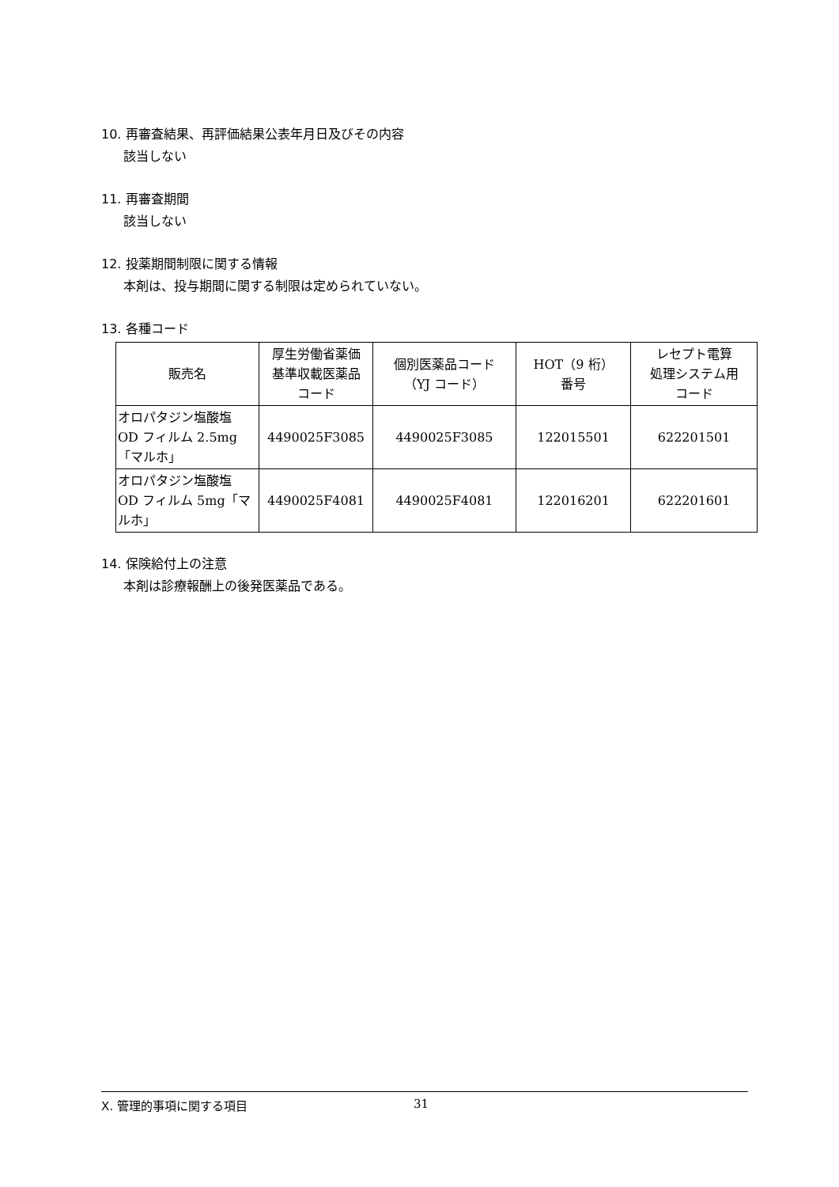10. 再審査結果、再評価結果公表年月日及びその内容
該当しない
11. 再審査期間
該当しない
12. 投薬期間制限に関する情報
本剤は、投与期間に関する制限は定められていない。
13. 各種コード
| 販売名 | 厚生労働省薬価 基準収載医薬品 コード | 個別医薬品コード （YJ コード） | HOT（9 桁） 番号 | レセプト電算 処理システム用 コード |
| --- | --- | --- | --- | --- |
| オロパタジン塩酸塩 OD フィルム 2.5mg 「マルホ」 | 4490025F3085 | 4490025F3085 | 122015501 | 622201501 |
| オロパタジン塩酸塩 OD フィルム 5mg「マ ルホ」 | 4490025F4081 | 4490025F4081 | 122016201 | 622201601 |
14. 保険給付上の注意
本剤は診療報酬上の後発医薬品である。
Ⅹ. 管理的事項に関する項目 31